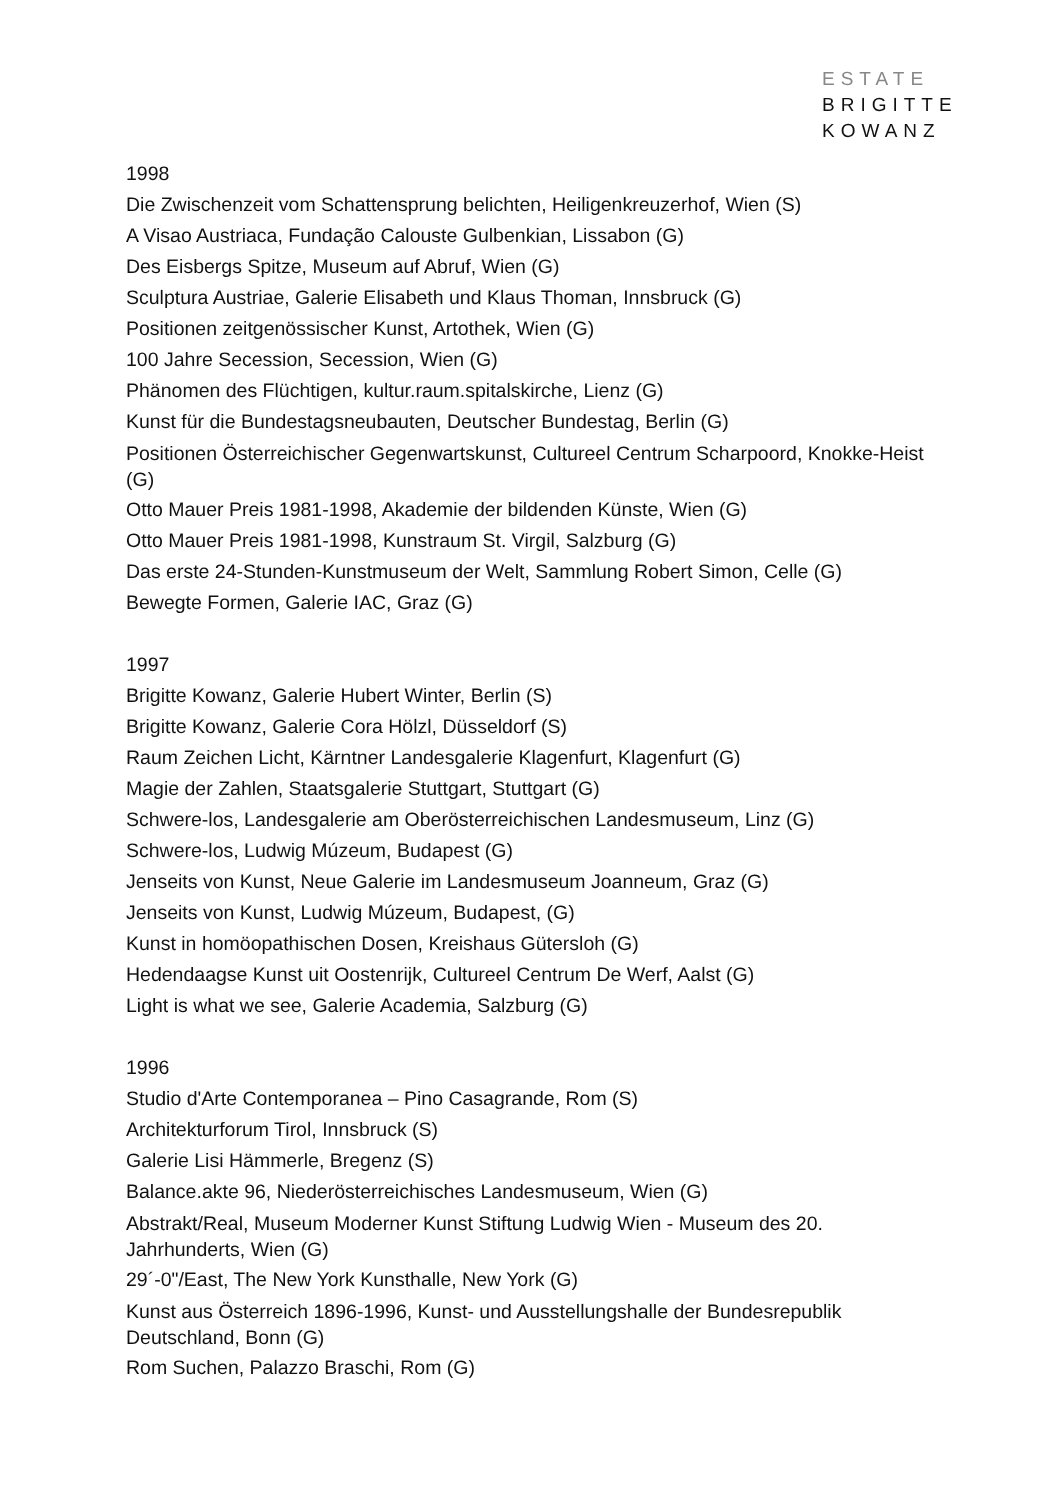ESTATE
BRIGITTE
KOWANZ
1998
Die Zwischenzeit vom Schattensprung belichten, Heiligenkreuzerhof, Wien (S)
A Visao Austriaca, Fundação Calouste Gulbenkian, Lissabon (G)
Des Eisbergs Spitze, Museum auf Abruf, Wien (G)
Sculptura Austriae, Galerie Elisabeth und Klaus Thoman, Innsbruck (G)
Positionen zeitgenössischer Kunst, Artothek, Wien (G)
100 Jahre Secession, Secession, Wien (G)
Phänomen des Flüchtigen, kultur.raum.spitalskirche, Lienz (G)
Kunst für die Bundestagsneubauten, Deutscher Bundestag, Berlin (G)
Positionen Österreichischer Gegenwartskunst, Cultureel Centrum Scharpoord, Knokke-Heist (G)
Otto Mauer Preis 1981-1998, Akademie der bildenden Künste, Wien (G)
Otto Mauer Preis 1981-1998, Kunstraum St. Virgil, Salzburg (G)
Das erste 24-Stunden-Kunstmuseum der Welt, Sammlung Robert Simon, Celle (G)
Bewegte Formen, Galerie IAC, Graz (G)
1997
Brigitte Kowanz, Galerie Hubert Winter, Berlin (S)
Brigitte Kowanz, Galerie Cora Hölzl, Düsseldorf (S)
Raum Zeichen Licht, Kärntner Landesgalerie Klagenfurt, Klagenfurt (G)
Magie der Zahlen, Staatsgalerie Stuttgart, Stuttgart (G)
Schwere-los, Landesgalerie am Oberösterreichischen Landesmuseum, Linz (G)
Schwere-los, Ludwig Múzeum, Budapest (G)
Jenseits von Kunst, Neue Galerie im Landesmuseum Joanneum, Graz (G)
Jenseits von Kunst, Ludwig Múzeum, Budapest, (G)
Kunst in homöopathischen Dosen, Kreishaus Gütersloh (G)
Hedendaagse Kunst uit Oostenrijk, Cultureel Centrum De Werf, Aalst (G)
Light is what we see, Galerie Academia, Salzburg (G)
1996
Studio d'Arte Contemporanea – Pino Casagrande, Rom (S)
Architekturforum Tirol, Innsbruck (S)
Galerie Lisi Hämmerle, Bregenz (S)
Balance.akte 96, Niederösterreichisches Landesmuseum, Wien (G)
Abstrakt/Real, Museum Moderner Kunst Stiftung Ludwig Wien - Museum des 20. Jahrhunderts, Wien (G)
29´-0"/East, The New York Kunsthalle, New York (G)
Kunst aus Österreich 1896-1996, Kunst- und Ausstellungshalle der Bundesrepublik Deutschland, Bonn (G)
Rom Suchen, Palazzo Braschi, Rom (G)